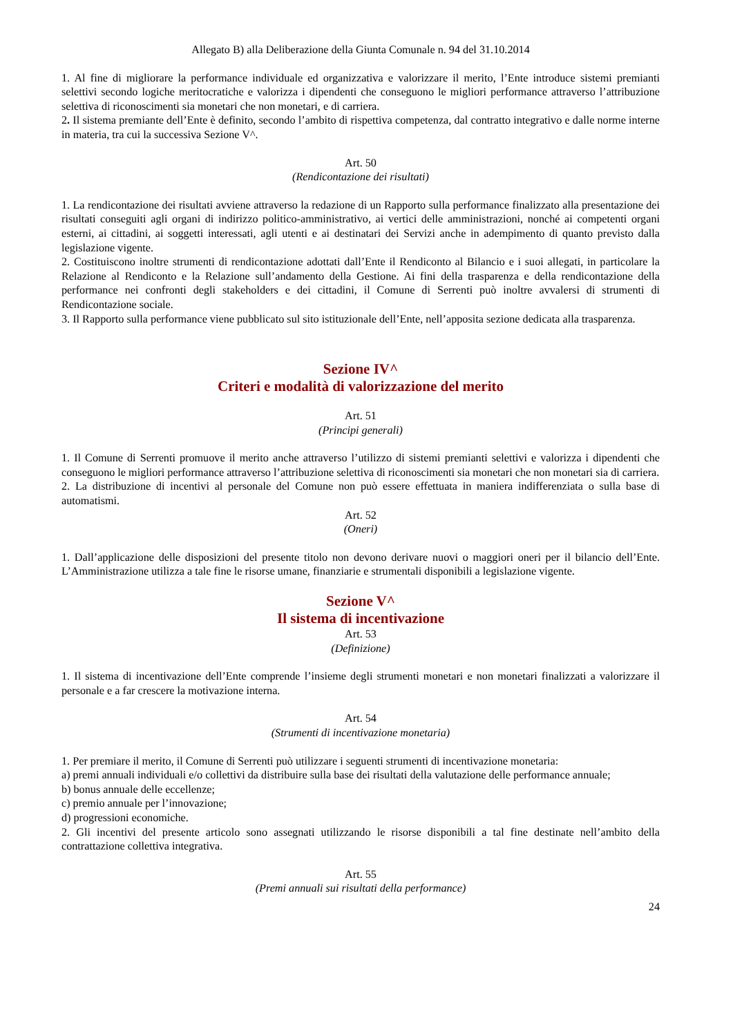Allegato B) alla Deliberazione della Giunta Comunale n. 94 del 31.10.2014
1. Al fine di migliorare la performance individuale ed organizzativa e valorizzare il merito, l’Ente introduce sistemi premianti selettivi secondo logiche meritocratiche e valorizza i dipendenti che conseguono le migliori performance attraverso l’attribuzione selettiva di riconoscimenti sia monetari che non monetari, e di carriera.
2. Il sistema premiante dell’Ente è definito, secondo l’ambito di rispettiva competenza, dal contratto integrativo e dalle norme interne in materia, tra cui la successiva Sezione V^.
Art. 50
(Rendicontazione dei risultati)
1. La rendicontazione dei risultati avviene attraverso la redazione di un Rapporto sulla performance finalizzato alla presentazione dei risultati conseguiti agli organi di indirizzo politico-amministrativo, ai vertici delle amministrazioni, nonché ai competenti organi esterni, ai cittadini, ai soggetti interessati, agli utenti e ai destinatari dei Servizi anche in adempimento di quanto previsto dalla legislazione vigente.
2. Costituiscono inoltre strumenti di rendicontazione adottati dall’Ente il Rendiconto al Bilancio e i suoi allegati, in particolare la Relazione al Rendiconto e la Relazione sull’andamento della Gestione. Ai fini della trasparenza e della rendicontazione della performance nei confronti degli stakeholders e dei cittadini, il Comune di Serrenti può inoltre avvalersi di strumenti di Rendicontazione sociale.
3. Il Rapporto sulla performance viene pubblicato sul sito istituzionale dell’Ente, nell’apposita sezione dedicata alla trasparenza.
Sezione IV^
Criteri e modalità di valorizzazione del merito
Art. 51
(Principi generali)
1. Il Comune di Serrenti promuove il merito anche attraverso l’utilizzo di sistemi premianti selettivi e valorizza i dipendenti che conseguono le migliori performance attraverso l’attribuzione selettiva di riconoscimenti sia monetari che non monetari sia di carriera.
2. La distribuzione di incentivi al personale del Comune non può essere effettuata in maniera indifferenziata o sulla base di automatismi.
Art. 52
(Oneri)
1. Dall’applicazione delle disposizioni del presente titolo non devono derivare nuovi o maggiori oneri per il bilancio dell’Ente. L’Amministrazione utilizza a tale fine le risorse umane, finanziarie e strumentali disponibili a legislazione vigente.
Sezione V^
Il sistema di incentivazione
Art. 53
(Definizione)
1. Il sistema di incentivazione dell’Ente comprende l’insieme degli strumenti monetari e non monetari finalizzati a valorizzare il personale e a far crescere la motivazione interna.
Art. 54
(Strumenti di incentivazione monetaria)
1. Per premiare il merito, il Comune di Serrenti può utilizzare i seguenti strumenti di incentivazione monetaria:
a) premi annuali individuali e/o collettivi da distribuire sulla base dei risultati della valutazione delle performance annuale;
b) bonus annuale delle eccellenze;
c) premio annuale per l’innovazione;
d) progressioni economiche.
2. Gli incentivi del presente articolo sono assegnati utilizzando le risorse disponibili a tal fine destinate nell’ambito della contrattazione collettiva integrativa.
Art. 55
(Premi annuali sui risultati della performance)
24